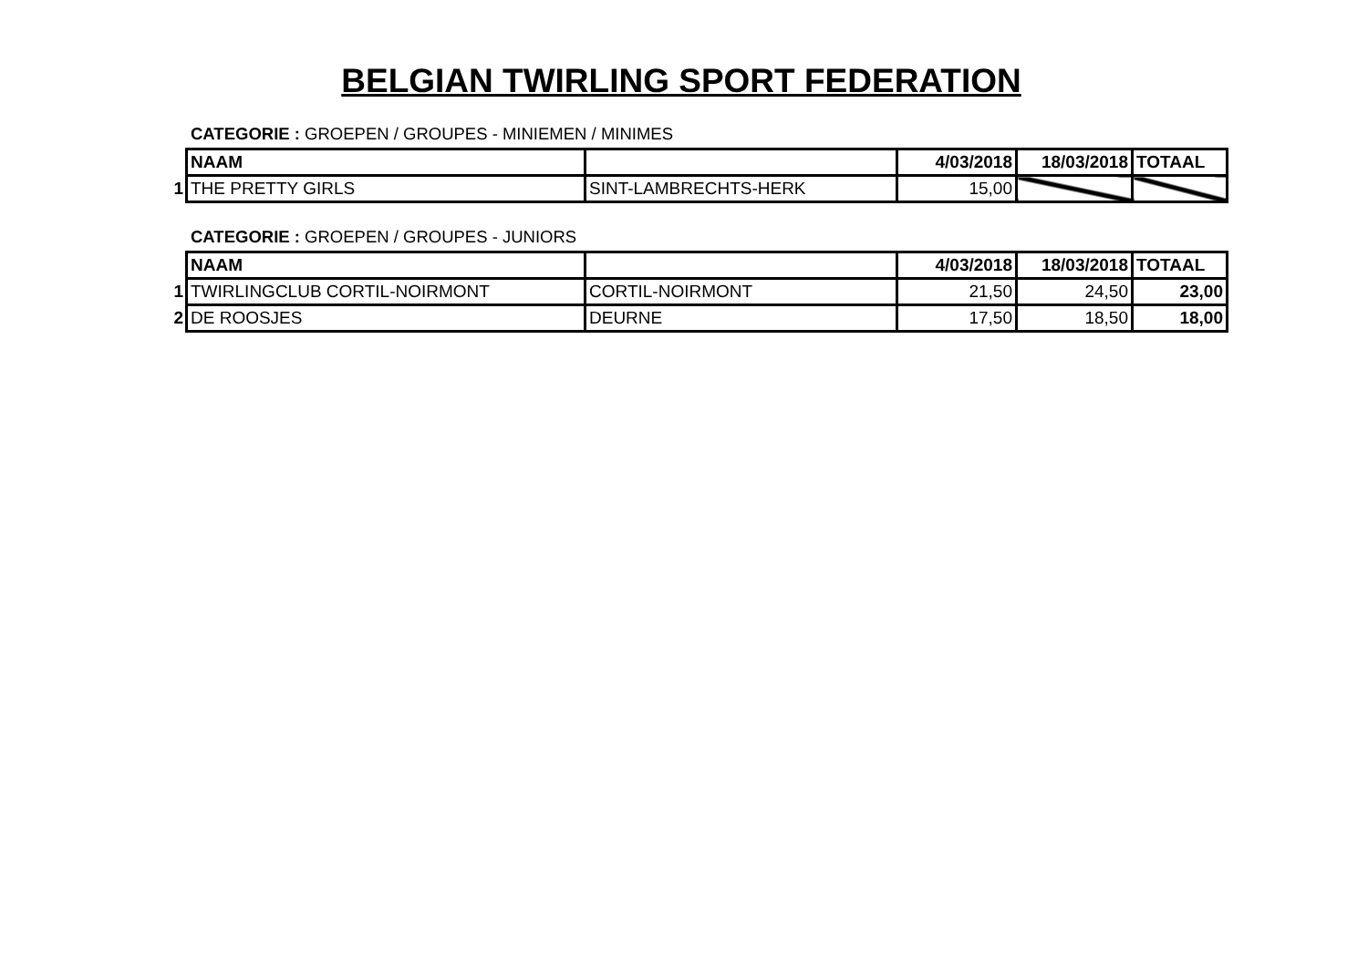BELGIAN TWIRLING SPORT FEDERATION
CATEGORIE : GROEPEN / GROUPES - MINIEMEN / MINIMES
| | NAAM | | 4/03/2018 | 18/03/2018 | TOTAAL |
| 1 | THE PRETTY GIRLS | SINT-LAMBRECHTS-HERK | 15,00 | | |
CATEGORIE : GROEPEN / GROUPES - JUNIORS
| | NAAM | | 4/03/2018 | 18/03/2018 | TOTAAL |
| 1 | TWIRLINGCLUB CORTIL-NOIRMONT | CORTIL-NOIRMONT | 21,50 | 24,50 | 23,00 |
| 2 | DE ROOSJES | DEURNE | 17,50 | 18,50 | 18,00 |